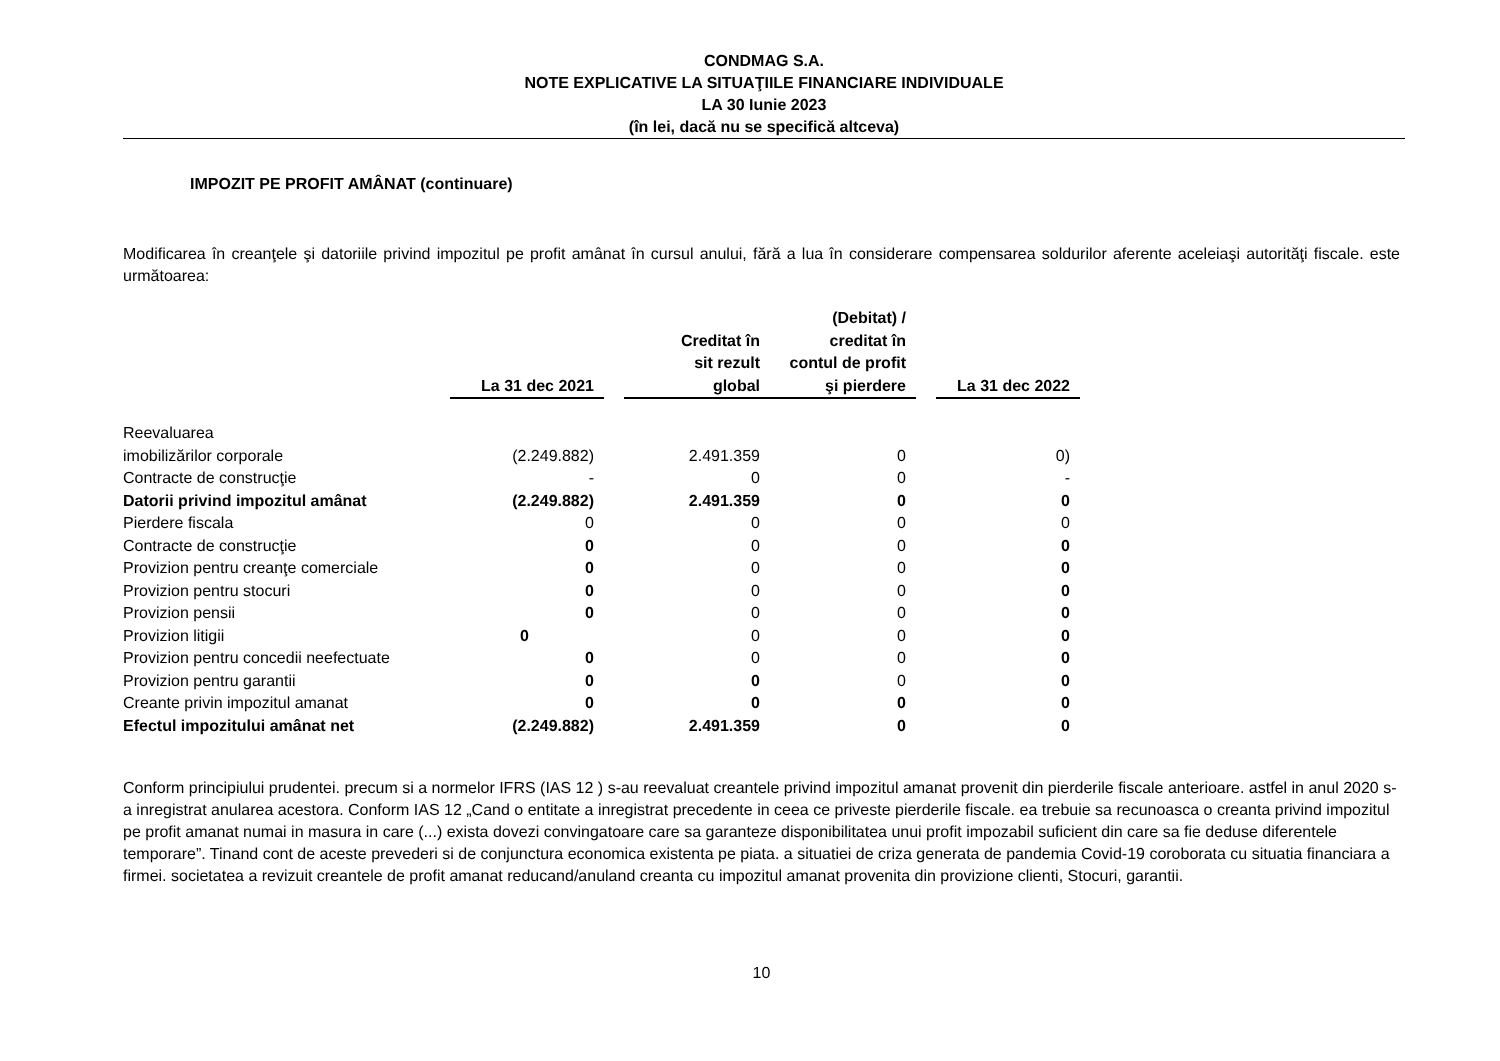CONDMAG S.A.
NOTE EXPLICATIVE LA SITUAŢIILE FINANCIARE INDIVIDUALE
LA 30 Iunie 2023
(în lei, dacă nu se specifică altceva)
IMPOZIT PE PROFIT AMÂNAT (continuare)
Modificarea în creanţele şi datoriile privind impozitul pe profit amânat în cursul anului, fără a lua în considerare compensarea soldurilor aferente aceleiaşi autorităţi fiscale. este următoarea:
| | La 31 dec 2021 | | Creditat în sit rezult global | (Debitat) / creditat în contul de profit şi pierdere | | La 31 dec 2022 |
| --- | --- | --- | --- | --- | --- | --- |
| Reevaluarea | | | | | | |
| imobilizărilor corporale | (2.249.882) | | 2.491.359 | 0 | | 0) |
| Contracte de construcţie | - | | 0 | 0 | | - |
| Datorii privind impozitul amânat | (2.249.882) | | 2.491.359 | 0 | | 0 |
| Pierdere fiscala | 0 | | 0 | 0 | | 0 |
| Contracte de construcţie | 0 | | 0 | 0 | | 0 |
| Provizion pentru creanţe comerciale | 0 | | 0 | 0 | | 0 |
| Provizion pentru stocuri | 0 | | 0 | 0 | | 0 |
| Provizion pensii | 0 | | 0 | 0 | | 0 |
| Provizion litigii | 0 | | 0 | 0 | | 0 |
| Provizion pentru concedii neefectuate | 0 | | 0 | 0 | | 0 |
| Provizion pentru garantii | 0 | | 0 | 0 | | 0 |
| Creante privin impozitul amanat | 0 | | 0 | 0 | | 0 |
| Efectul impozitului amânat net | (2.249.882) | | 2.491.359 | 0 | | 0 |
Conform principiului prudentei. precum si a normelor IFRS (IAS 12 ) s-au reevaluat creantele privind impozitul amanat provenit din pierderile fiscale anterioare. astfel in anul 2020 s-a inregistrat anularea acestora. Conform IAS 12 „Cand o entitate a inregistrat precedente in ceea ce priveste pierderile fiscale. ea trebuie sa recunoasca o creanta privind impozitul pe profit amanat numai in masura in care (...) exista dovezi convingatoare care sa garanteze disponibilitatea unui profit impozabil suficient din care sa fie deduse diferentele temporare”. Tinand cont de aceste prevederi si de conjunctura economica existenta pe piata. a situatiei de criza generata de pandemia Covid-19 coroborata cu situatia financiara a firmei. societatea a revizuit creantele de profit amanat reducand/anuland creanta cu impozitul amanat provenita din provizione clienti, Stocuri, garantii.
10